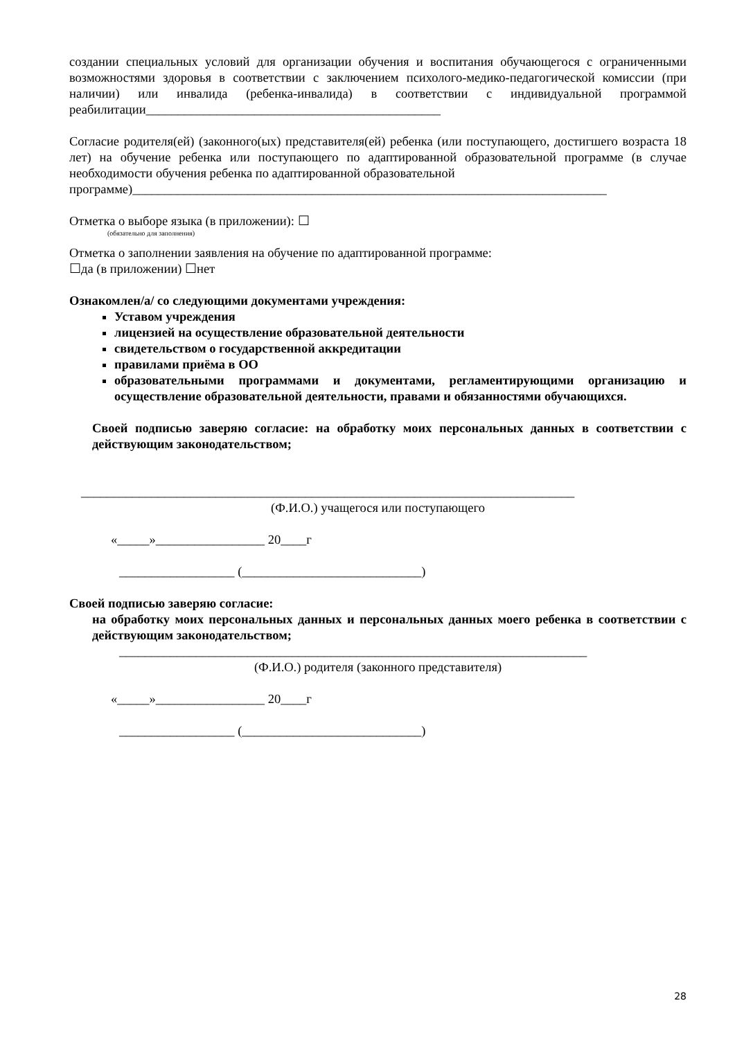создании специальных условий для организации обучения и воспитания обучающегося с ограниченными возможностями здоровья в соответствии с заключением психолого-медико-педагогической комиссии (при наличии) или инвалида (ребенка-инвалида) в соответствии с индивидуальной программой реабилитации______________________________________________
Согласие родителя(ей) (законного(ых) представителя(ей) ребенка (или поступающего, достигшего возраста 18 лет) на обучение ребенка или поступающего по адаптированной образовательной программе (в случае необходимости обучения ребенка по адаптированной образовательной
программе)__________________________________________________________________________
Отметка о выборе языка (в приложении): ☐
(обязательно для заполнения)
Отметка о заполнении заявления на обучение по адаптированной программе:
☐да (в приложении) ☐нет
Ознакомлен/а/ со следующими документами учреждения:
Уставом учреждения
лицензией на осуществление образовательной деятельности
свидетельством о государственной аккредитации
правилами приёма в ОО
образовательными программами и документами, регламентирующими организацию и осуществление образовательной деятельности, правами и обязанностями обучающихся.
Своей подписью заверяю согласие: на обработку моих персональных данных в соответствии с действующим законодательством;
_____________________________________________________________________________
(Ф.И.О.) учащегося или поступающего
«_____»_________________ 20____г
__________________ (____________________________)
Своей подписью заверяю согласие:
на обработку моих персональных данных и персональных данных моего ребенка в соответствии с действующим законодательством;
_________________________________________________________________________
(Ф.И.О.) родителя (законного представителя)
«_____»_________________ 20____г
__________________ (____________________________)
28